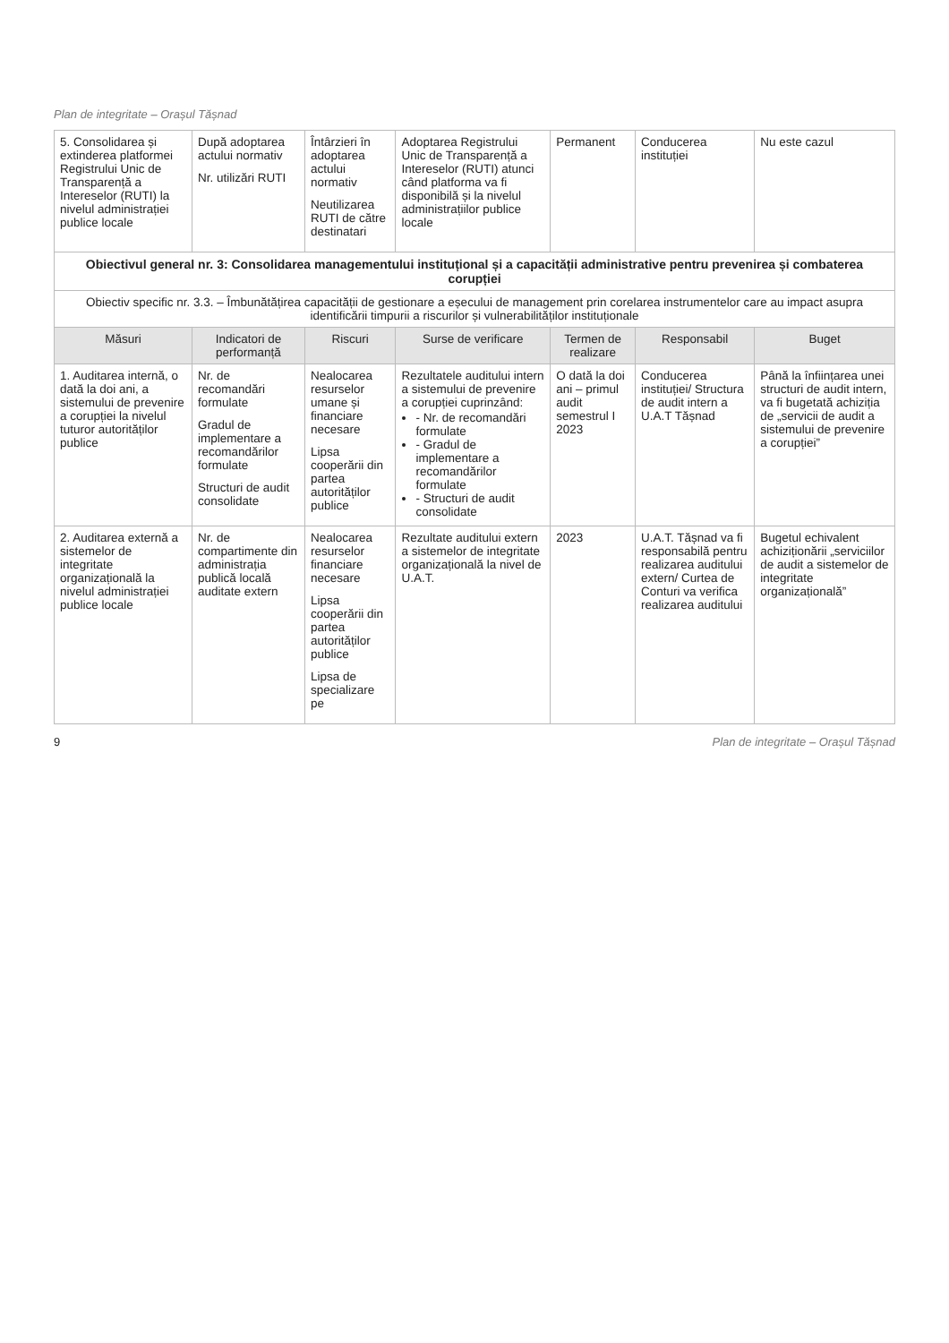Plan de integritate – Orașul Tășnad
| 5. Consolidarea și extinderea platformei Registrului Unic de Transparență a Intereselor (RUTI) la nivelul administrației publice locale | După adoptarea actului normativ Nr. utilizări RUTI | Întârzieri în adoptarea actului normativ Neutilizarea RUTI de către destinatari | Adoptarea Registrului Unic de Transparență a Intereselor (RUTI) atunci când platforma va fi disponibilă și la nivelul administrațiilor publice locale | Permanent | Conducerea instituției | Nu este cazul |
| Obiectivul general nr. 3: Consolidarea managementului instituțional și a capacității administrative pentru prevenirea și combaterea corupției | | | | | | |
| Obiectiv specific nr. 3.3. – Îmbunătățirea capacității de gestionare a eșecului de management prin corelarea instrumentelor care au impact asupra identificării timpurii a riscurilor și vulnerabilităților instituționale | | | | | | |
| Măsuri | Indicatori de performanță | Riscuri | Surse de verificare | Termen de realizare | Responsabil | Buget |
| 1. Auditarea internă, o dată la doi ani, a sistemului de prevenire a corupției la nivelul tuturor autorităților publice | Nr. de recomandări formulate Gradul de implementare a recomandărilor formulate Structuri de audit consolidate | Nealocarea resurselor umane și financiare necesare Lipsa cooperării din partea autorităților publice | Rezultatele auditului intern a sistemului de prevenire a corupției cuprinzând: - Nr. de recomandări formulate - Gradul de implementare a recomandărilor formulate - Structuri de audit consolidate | O dată la doi ani – primul audit semestrul I 2023 | Conducerea instituției/ Structura de audit intern a U.A.T Tășnad | Până la înființarea unei structuri de audit intern, va fi bugetată achiziția de „servicii de audit a sistemului de prevenire a corupției” |
| 2. Auditarea externă a sistemelor de integritate organizațională la nivelul administrației publice locale | Nr. de compartimente din administrația publică locală auditate extern | Nealocarea resurselor financiare necesare Lipsa cooperării din partea autorităților publice Lipsa de specializare pe | Rezultate auditului extern a sistemelor de integritate organizațională la nivel de U.A.T. | 2023 | U.A.T. Tășnad va fi responsabilă pentru realizarea auditului extern/ Curtea de Conturi va verifica realizarea auditului | Bugetul echivalent achiziționării „serviciilor de audit a sistemelor de integritate organizațională” |
9 Plan de integritate – Orașul Tășnad